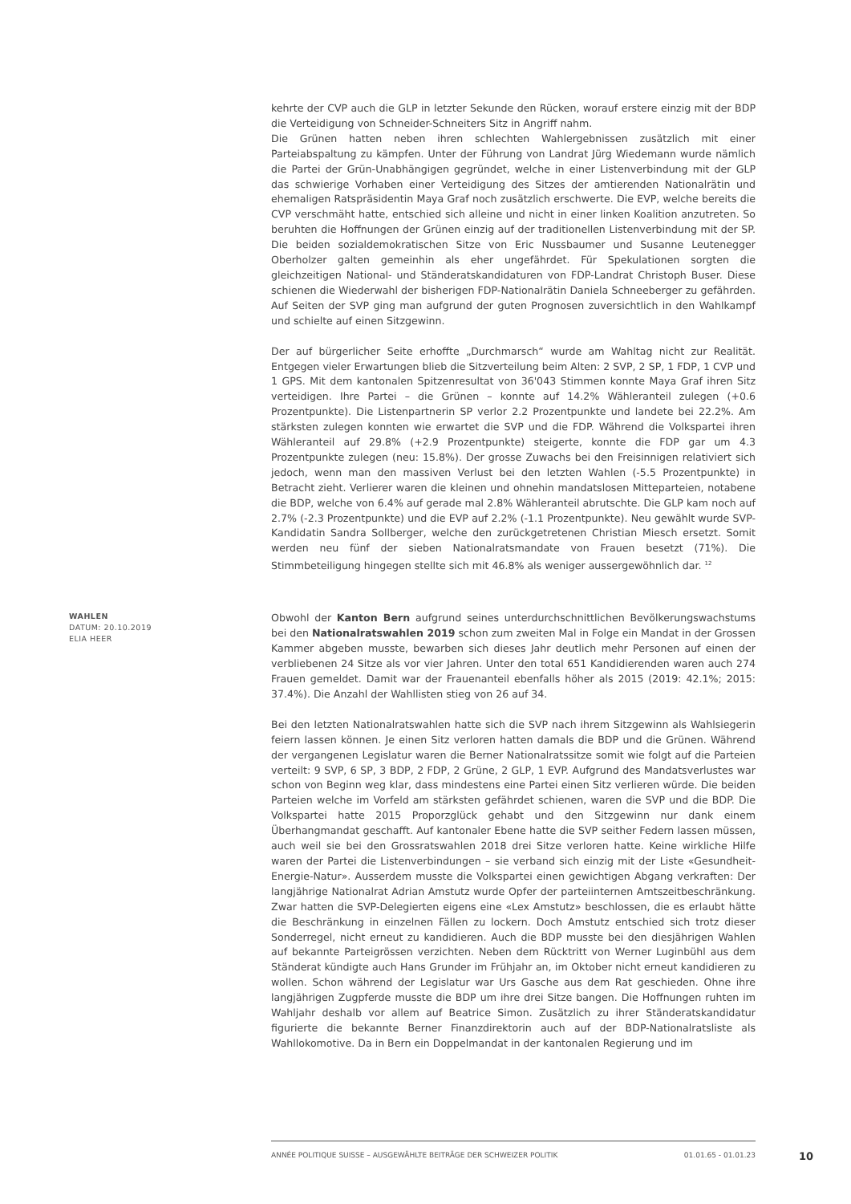kehrte der CVP auch die GLP in letzter Sekunde den Rücken, worauf erstere einzig mit der BDP die Verteidigung von Schneider-Schneiters Sitz in Angriff nahm.
Die Grünen hatten neben ihren schlechten Wahlergebnissen zusätzlich mit einer Parteiabspaltung zu kämpfen. Unter der Führung von Landrat Jürg Wiedemann wurde nämlich die Partei der Grün-Unabhängigen gegründet, welche in einer Listenverbindung mit der GLP das schwierige Vorhaben einer Verteidigung des Sitzes der amtierenden Nationalrätin und ehemaligen Ratspräsidentin Maya Graf noch zusätzlich erschwerte. Die EVP, welche bereits die CVP verschmäht hatte, entschied sich alleine und nicht in einer linken Koalition anzutreten. So beruhten die Hoffnungen der Grünen einzig auf der traditionellen Listenverbindung mit der SP. Die beiden sozialdemokratischen Sitze von Eric Nussbaumer und Susanne Leutenegger Oberholzer galten gemeinhin als eher ungefährdet. Für Spekulationen sorgten die gleichzeitigen National- und Ständeratskandidaturen von FDP-Landrat Christoph Buser. Diese schienen die Wiederwahl der bisherigen FDP-Nationalrätin Daniela Schneeberger zu gefährden. Auf Seiten der SVP ging man aufgrund der guten Prognosen zuversichtlich in den Wahlkampf und schielte auf einen Sitzgewinn.
Der auf bürgerlicher Seite erhoffte „Durchmarsch“ wurde am Wahltag nicht zur Realität. Entgegen vieler Erwartungen blieb die Sitzverteilung beim Alten: 2 SVP, 2 SP, 1 FDP, 1 CVP und 1 GPS. Mit dem kantonalen Spitzenresultat von 36'043 Stimmen konnte Maya Graf ihren Sitz verteidigen. Ihre Partei – die Grünen – konnte auf 14.2% Wähleranteil zulegen (+0.6 Prozentpunkte). Die Listenpartnerin SP verlor 2.2 Prozentpunkte und landete bei 22.2%. Am stärksten zulegen konnten wie erwartet die SVP und die FDP. Während die Volkspartei ihren Wähleranteil auf 29.8% (+2.9 Prozentpunkte) steigerte, konnte die FDP gar um 4.3 Prozentpunkte zulegen (neu: 15.8%). Der grosse Zuwachs bei den Freisinnigen relativiert sich jedoch, wenn man den massiven Verlust bei den letzten Wahlen (-5.5 Prozentpunkte) in Betracht zieht. Verlierer waren die kleinen und ohnehin mandatslosen Mitteparteien, notabene die BDP, welche von 6.4% auf gerade mal 2.8% Wähleranteil abrutschte. Die GLP kam noch auf 2.7% (-2.3 Prozentpunkte) und die EVP auf 2.2% (-1.1 Prozentpunkte). Neu gewählt wurde SVP-Kandidatin Sandra Sollberger, welche den zurückgetretenen Christian Miesch ersetzt. Somit werden neu fünf der sieben Nationalratsmandate von Frauen besetzt (71%). Die Stimmbeteiligung hingegen stellte sich mit 46.8% als weniger aussergewöhnlich dar. <sup>12</sup>
WAHLEN
DATUM: 20.10.2019
ELIA HEER
Obwohl der Kanton Bern aufgrund seines unterdurchschnittlichen Bevölkerungswachstums bei den Nationalratswahlen 2019 schon zum zweiten Mal in Folge ein Mandat in der Grossen Kammer abgeben musste, bewarben sich dieses Jahr deutlich mehr Personen auf einen der verbliebenen 24 Sitze als vor vier Jahren. Unter den total 651 Kandidierenden waren auch 274 Frauen gemeldet. Damit war der Frauenanteil ebenfalls höher als 2015 (2019: 42.1%; 2015: 37.4%). Die Anzahl der Wahllisten stieg von 26 auf 34.
Bei den letzten Nationalratswahlen hatte sich die SVP nach ihrem Sitzgewinn als Wahlsiegerin feiern lassen können. Je einen Sitz verloren hatten damals die BDP und die Grünen. Während der vergangenen Legislatur waren die Berner Nationalratssitze somit wie folgt auf die Parteien verteilt: 9 SVP, 6 SP, 3 BDP, 2 FDP, 2 Grüne, 2 GLP, 1 EVP. Aufgrund des Mandatsverlustes war schon von Beginn weg klar, dass mindestens eine Partei einen Sitz verlieren würde. Die beiden Parteien welche im Vorfeld am stärksten gefährdet schienen, waren die SVP und die BDP. Die Volkspartei hatte 2015 Proporzglück gehabt und den Sitzgewinn nur dank einem Überhangmandat geschafft. Auf kantonaler Ebene hatte die SVP seither Federn lassen müssen, auch weil sie bei den Grossratswahlen 2018 drei Sitze verloren hatte. Keine wirkliche Hilfe waren der Partei die Listenverbindungen – sie verband sich einzig mit der Liste «Gesundheit-Energie-Natur». Ausserdem musste die Volkspartei einen gewichtigen Abgang verkraften: Der langjährige Nationalrat Adrian Amstutz wurde Opfer der parteiinternen Amtszeitbeschränkung. Zwar hatten die SVP-Delegierten eigens eine «Lex Amstutz» beschlossen, die es erlaubt hätte die Beschränkung in einzelnen Fällen zu lockern. Doch Amstutz entschied sich trotz dieser Sonderregel, nicht erneut zu kandidieren. Auch die BDP musste bei den diesjährigen Wahlen auf bekannte Parteigrössen verzichten. Neben dem Rücktritt von Werner Luginbühl aus dem Ständerat kündigte auch Hans Grunder im Frühjahr an, im Oktober nicht erneut kandidieren zu wollen. Schon während der Legislatur war Urs Gasche aus dem Rat geschieden. Ohne ihre langjährigen Zugpferde musste die BDP um ihre drei Sitze bangen. Die Hoffnungen ruhten im Wahljahr deshalb vor allem auf Beatrice Simon. Zusätzlich zu ihrer Ständeratskandidatur figurierte die bekannte Berner Finanzdirektorin auch auf der BDP-Nationalratsliste als Wahllokomotive. Da in Bern ein Doppelmandat in der kantonalen Regierung und im
ANNÉE POLITIQUE SUISSE – AUSGEWÄHLTE BEITRÄGE DER SCHWEIZER POLITIK 01.01.65 - 01.01.23
10